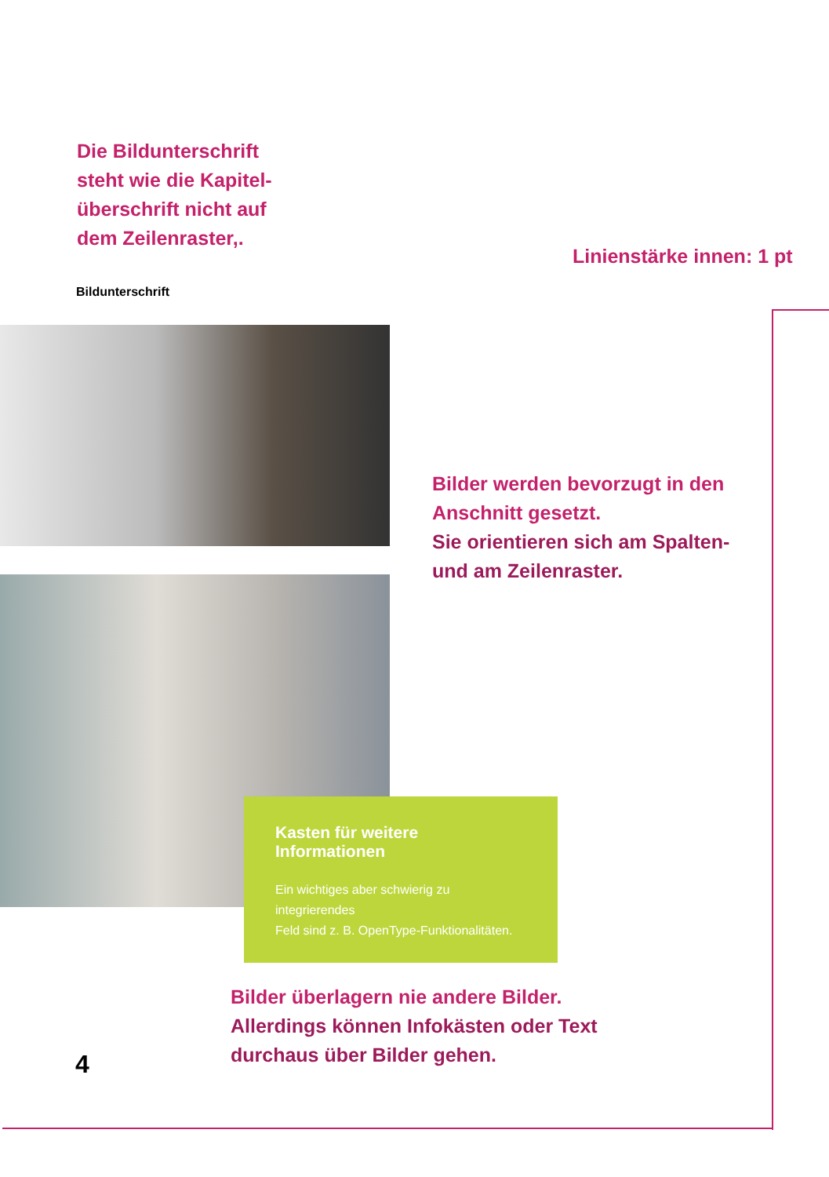Die Bildunterschrift
steht wie die Kapitel-
überschrift nicht auf
dem Zeilenraster,.
Linienstärke innen: 1 pt
Bildunterschrift
Bilder werden bevorzugt in den
Anschnitt gesetzt.
Sie orientieren sich am Spalten-
und am Zeilenraster.
Kasten für weitere Informationen
Ein wichtiges aber schwierig zu integrierendes
Feld sind z. B. OpenType-Funktionalitäten.
Bilder überlagern nie andere Bilder.
Allerdings können Infokästen oder Text
durchaus über Bilder gehen.
4